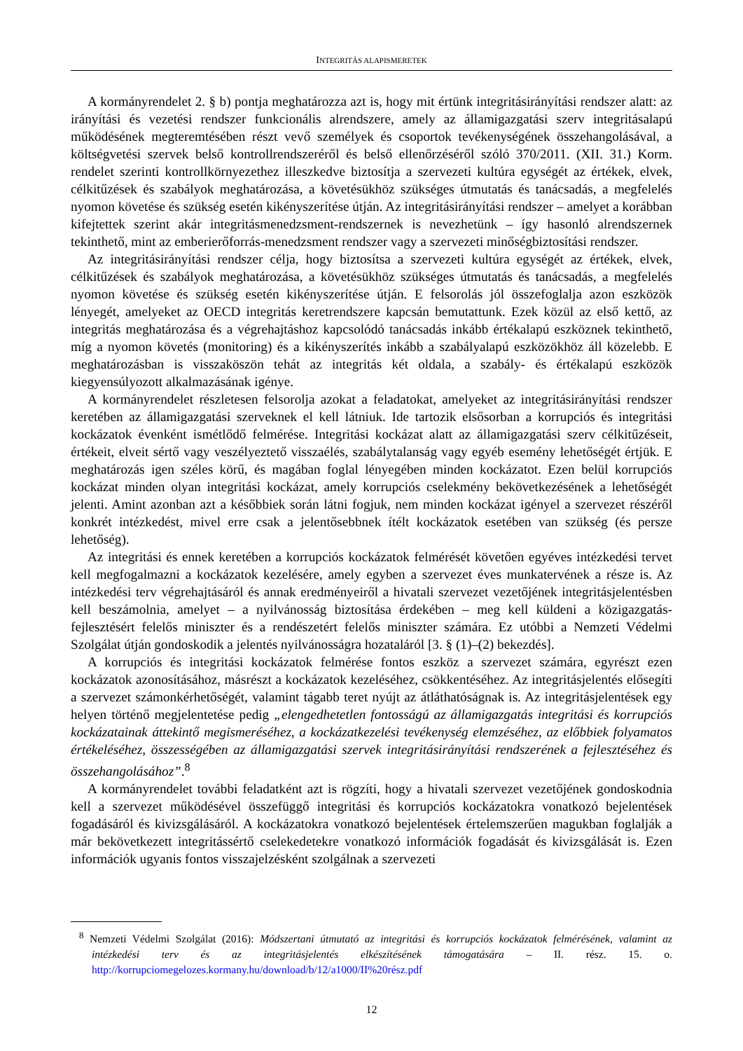INTEGRITÁS ALAPISMERETEK
A kormányrendelet 2. § b) pontja meghatározza azt is, hogy mit értünk integritásirányítási rendszer alatt: az irányítási és vezetési rendszer funkcionális alrendszere, amely az államigazgatási szerv integritásalapú működésének megteremtésében részt vevő személyek és csoportok tevékenységének összehangolásával, a költségvetési szervek belső kontrollrendszeréről és belső ellenőrzéséről szóló 370/2011. (XII. 31.) Korm. rendelet szerinti kontrollkörnyezethez illeszkedve biztosítja a szervezeti kultúra egységét az értékek, elvek, célkitűzések és szabályok meghatározása, a követésükhöz szükséges útmutatás és tanácsadás, a megfelelés nyomon követése és szükség esetén kikényszerítése útján. Az integritásirányítási rendszer – amelyet a korábban kifejtettek szerint akár integritásmenedzsment-rendszernek is nevezhetünk – így hasonló alrendszernek tekinthető, mint az emberierőforrás-menedzsment rendszer vagy a szervezeti minőségbiztosítási rendszer.
Az integritásirányítási rendszer célja, hogy biztosítsa a szervezeti kultúra egységét az értékek, elvek, célkitűzések és szabályok meghatározása, a követésükhöz szükséges útmutatás és tanácsadás, a megfelelés nyomon követése és szükség esetén kikényszerítése útján. E felsorolás jól összefoglalja azon eszközök lényegét, amelyeket az OECD integritás keretrendszere kapcsán bemutattunk. Ezek közül az első kettő, az integritás meghatározása és a végrehajtáshoz kapcsolódó tanácsadás inkább értékalapú eszköznek tekinthető, míg a nyomon követés (monitoring) és a kikényszerítés inkább a szabályalapú eszközökhöz áll közelebb. E meghatározásban is visszaköszön tehát az integritás két oldala, a szabály- és értékalapú eszközök kiegyensúlyozott alkalmazásának igénye.
A kormányrendelet részletesen felsorolja azokat a feladatokat, amelyeket az integritásirányítási rendszer keretében az államigazgatási szerveknek el kell látniuk. Ide tartozik elsősorban a korrupciós és integritási kockázatok évenként ismétlődő felmérése. Integritási kockázat alatt az államigazgatási szerv célkitűzéseit, értékeit, elveit sértő vagy veszélyeztető visszaélés, szabálytalanság vagy egyéb esemény lehetőségét értjük. E meghatározás igen széles körű, és magában foglal lényegében minden kockázatot. Ezen belül korrupciós kockázat minden olyan integritási kockázat, amely korrupciós cselekmény bekövetkezésének a lehetőségét jelenti. Amint azonban azt a későbbiek során látni fogjuk, nem minden kockázat igényel a szervezet részéről konkrét intézkedést, mivel erre csak a jelentősebbnek ítélt kockázatok esetében van szükség (és persze lehetőség).
Az integritási és ennek keretében a korrupciós kockázatok felmérését követően egyéves intézkedési tervet kell megfogalmazni a kockázatok kezelésére, amely egyben a szervezet éves munkatervének a része is. Az intézkedési terv végrehajtásáról és annak eredményeiről a hivatali szervezet vezetőjének integritásjelentésben kell beszámolnia, amelyet – a nyilvánosság biztosítása érdekében – meg kell küldeni a közigazgatás-fejlesztésért felelős miniszter és a rendészetért felelős miniszter számára. Ez utóbbi a Nemzeti Védelmi Szolgálat útján gondoskodik a jelentés nyilvánosságra hozataláról [3. § (1)–(2) bekezdés].
A korrupciós és integritási kockázatok felmérése fontos eszköz a szervezet számára, egyrészt ezen kockázatok azonosításához, másrészt a kockázatok kezeléséhez, csökkentéséhez. Az integritásjelentés elősegíti a szervezet számonkérhetőségét, valamint tágabb teret nyújt az átláthatóságnak is. Az integritásjelentések egy helyen történő megjelentetése pedig „elengedhetetlen fontosságú az államigazgatás integritási és korrupciós kockázatainak áttekintő megismeréséhez, a kockázatkezelési tevékenység elemzéséhez, az előbbiek folyamatos értékeléséhez, összességében az államigazgatási szervek integritásirányítási rendszerének a fejlesztéséhez és összehangolásához”.<sup>8</sup>
A kormányrendelet további feladatként azt is rögzíti, hogy a hivatali szervezet vezetőjének gondoskodnia kell a szervezet működésével összefüggő integritási és korrupciós kockázatokra vonatkozó bejelentések fogadásáról és kivizsgálásáról. A kockázatokra vonatkozó bejelentések értelemszerűen magukban foglalják a már bekövetkezett integritássértő cselekedetekre vonatkozó információk fogadását és kivizsgálását is. Ezen információk ugyanis fontos visszajelzésként szolgálnak a szervezeti
<sup>8</sup> Nemzeti Védelmi Szolgálat (2016): Módszertani útmutató az integritási és korrupciós kockázatok felmérésének, valamint az intézkedési terv és az integritásjelentés elkészítésének támogatására – II. rész. 15. o. http://korrupciomegelozes.kormany.hu/download/b/12/a1000/II%20rész.pdf
12